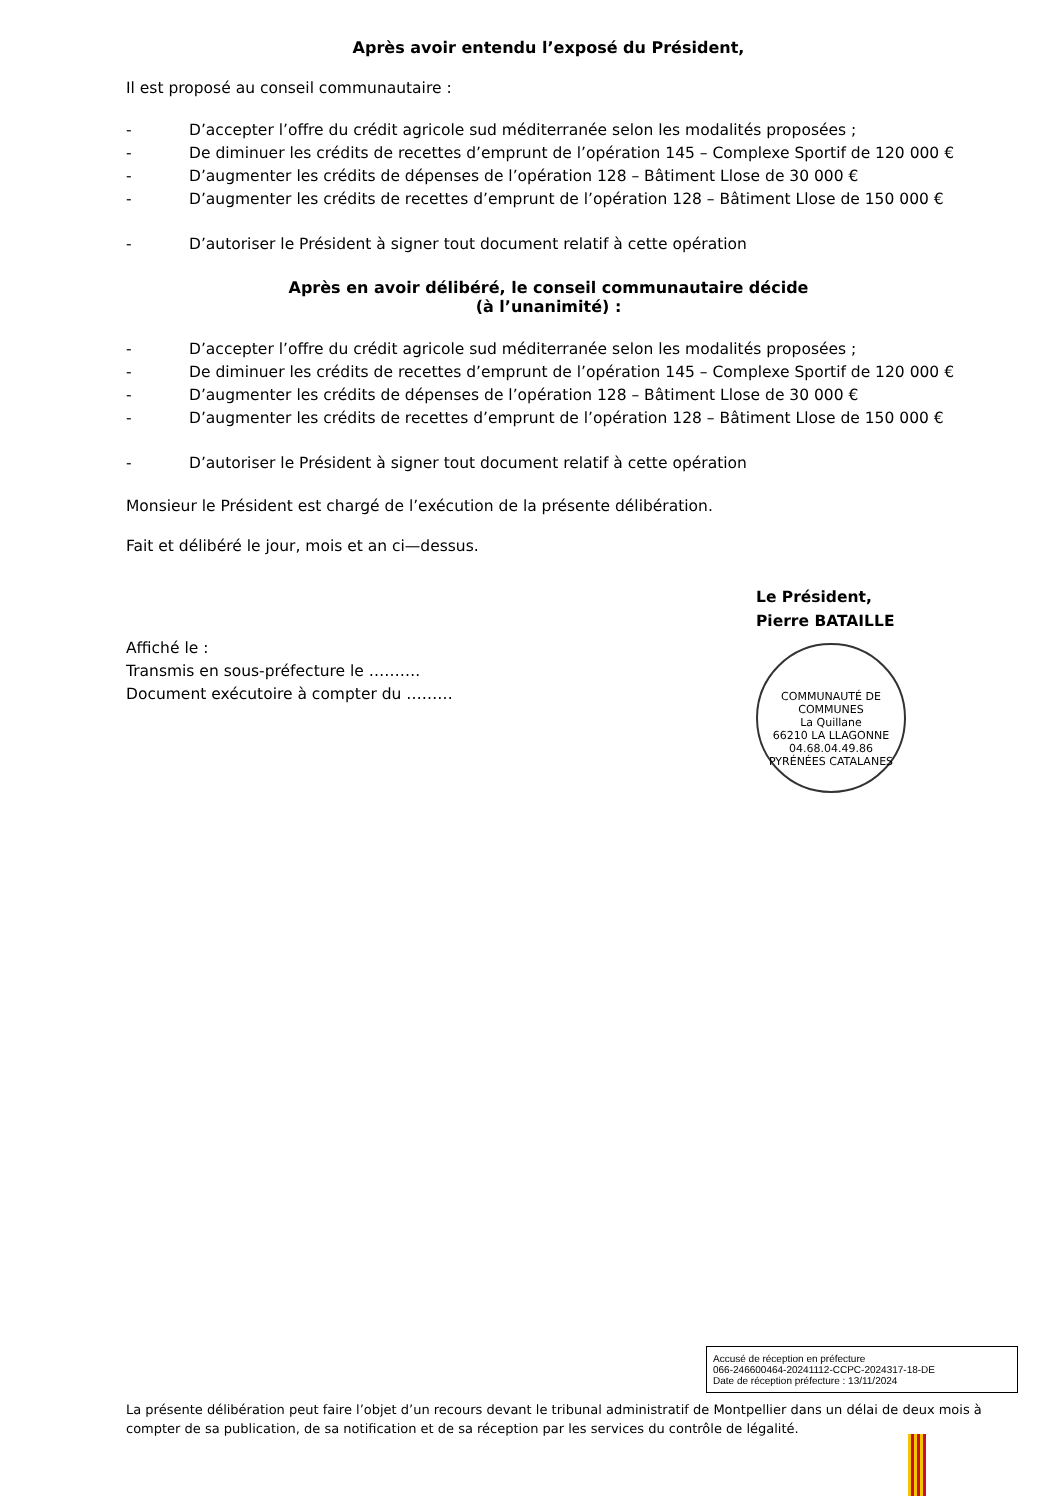Après avoir entendu l’exposé du Président,
Il est proposé au conseil communautaire :
- D’accepter l’offre du crédit agricole sud méditerranée selon les modalités proposées ;
- De diminuer les crédits de recettes d’emprunt de l’opération 145 – Complexe Sportif de 120 000 €
- D’augmenter les crédits de dépenses de l’opération 128 – Bâtiment Llose de 30 000 €
- D’augmenter les crédits de recettes d’emprunt de l’opération 128 – Bâtiment Llose de 150 000 €
- D’autoriser le Président à signer tout document relatif à cette opération
Après en avoir délibéré, le conseil communautaire décide
(à l’unanimité) :
- D’accepter l’offre du crédit agricole sud méditerranée selon les modalités proposées ;
- De diminuer les crédits de recettes d’emprunt de l’opération 145 – Complexe Sportif de 120 000 €
- D’augmenter les crédits de dépenses de l’opération 128 – Bâtiment Llose de 30 000 €
- D’augmenter les crédits de recettes d’emprunt de l’opération 128 – Bâtiment Llose de 150 000 €
- D’autoriser le Président à signer tout document relatif à cette opération
Monsieur le Président est chargé de l’exécution de la présente délibération.
Fait et délibéré le jour, mois et an ci—dessus.
Le Président,
Pierre BATAILLE
Affiché le :
Transmis en sous-préfecture le ……….
Document exécutoire à compter du ………
COMMUNAUTÉ DE COMMUNES
La Quillane
66210 LA LLAGONNE
04.68.04.49.86
PYRÉNÉES CATALANES
Accusé de réception en préfecture
066-246600464-20241112-CCPC-2024317-18-DE
Date de réception préfecture : 13/11/2024
La présente délibération peut faire l’objet d’un recours devant le tribunal administratif de Montpellier dans un délai de deux mois à compter de sa publication, de sa notification et de sa réception par les services du contrôle de légalité.